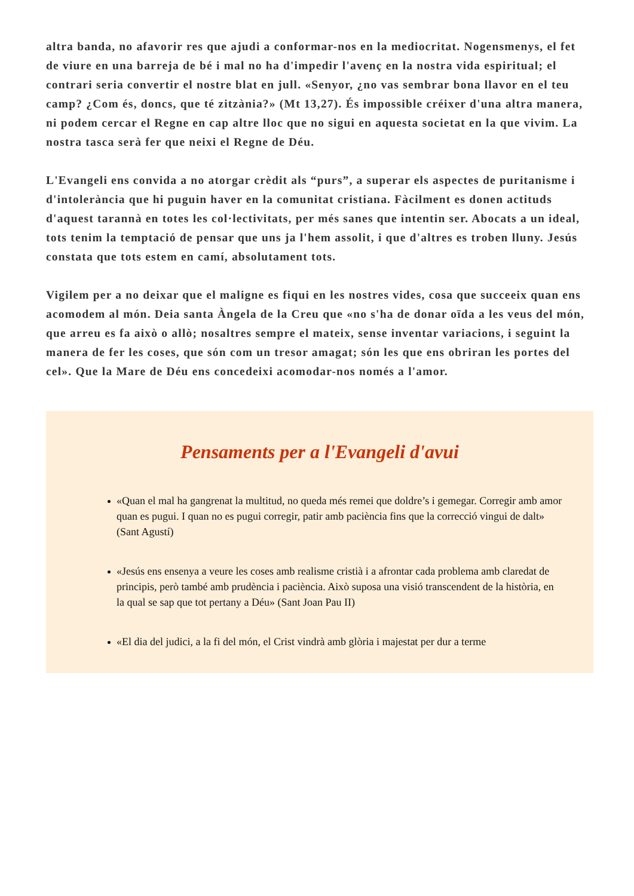altra banda, no afavorir res que ajudi a conformar-nos en la mediocritat. Nogensmenys, el fet de viure en una barreja de bé i mal no ha d'impedir l'avenç en la nostra vida espiritual; el contrari seria convertir el nostre blat en jull. «Senyor, ¿no vas sembrar bona llavor en el teu camp? ¿Com és, doncs, que té zitzània?» (Mt 13,27). És impossible créixer d'una altra manera, ni podem cercar el Regne en cap altre lloc que no sigui en aquesta societat en la que vivim. La nostra tasca serà fer que neixi el Regne de Déu.
L'Evangeli ens convida a no atorgar crèdit als “purs”, a superar els aspectes de puritanisme i d'intolerància que hi puguin haver en la comunitat cristiana. Fàcilment es donen actituds d'aquest tarannà en totes les col·lectivitats, per més sanes que intentin ser. Abocats a un ideal, tots tenim la temptació de pensar que uns ja l'hem assolit, i que d'altres es troben lluny. Jesús constata que tots estem en camí, absolutament tots.
Vigilem per a no deixar que el maligne es fiqui en les nostres vides, cosa que succeeix quan ens acomodem al món. Deia santa Àngela de la Creu que «no s'ha de donar oïda a les veus del món, que arreu es fa això o allò; nosaltres sempre el mateix, sense inventar variacions, i seguint la manera de fer les coses, que són com un tresor amagat; són les que ens obriran les portes del cel». Que la Mare de Déu ens concedeixi acomodar-nos només a l'amor.
Pensaments per a l'Evangeli d'avui
«Quan el mal ha gangrenat la multitud, no queda més remei que doldre’s i gemegar. Corregir amb amor quan es pugui. I quan no es pugui corregir, patir amb paciència fins que la correcció vingui de dalt» (Sant Agustí)
«Jesús ens ensenya a veure les coses amb realisme cristià i a afrontar cada problema amb claredat de principis, però també amb prudència i paciència. Això suposa una visió transcendent de la història, en la qual se sap que tot pertany a Déu» (Sant Joan Pau II)
«El dia del judici, a la fi del món, el Crist vindrà amb glòria i majestat per dur a terme